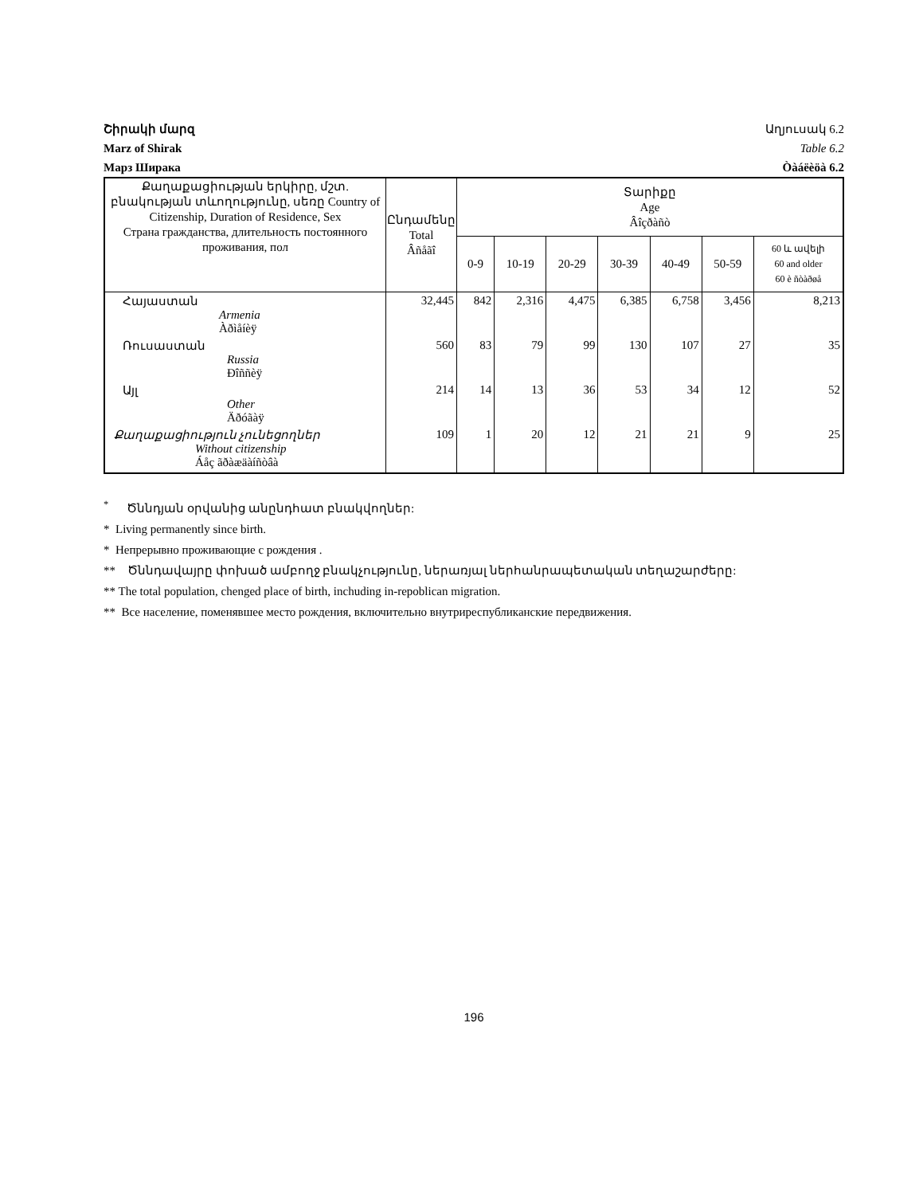Շիրակի մարզ Աղյուսակ 6.2
Marz of Shirak Table 6.2
Марз Ширака Òàáëèöà 6.2
| Քաղաքացիության երկիրը, մշտ. բնակության տևողությունը, սեռը Country of Citizenship, Duration of Residence, Sex Страна гражданства, длительность постоянного проживания, пол | Ընդամենը Total Âñåãî | Տարիքը Age Âîçðàñò | | | | | | |
| --- | --- | --- | --- | --- | --- | --- | --- | --- |
| | | 0-9 | 10-19 | 20-29 | 30-39 | 40-49 | 50-59 | 60 և ավելի 60 and older 60 è ñòàðøå |
| Հայաստան Armenia Àðìåíèÿ | 32,445 | 842 | 2,316 | 4,475 | 6,385 | 6,758 | 3,456 | 8,213 |
| Ռուսաստան Russia Ðîññèÿ | 560 | 83 | 79 | 99 | 130 | 107 | 27 | 35 |
| Այլ Other Äðóãàÿ | 214 | 14 | 13 | 36 | 53 | 34 | 12 | 52 |
| Քաղաքացիություն չունեցողներ Without citizenship Áåç ãðàæäàíñòâà | 109 | 1 | 20 | 12 | 21 | 21 | 9 | 25 |
<sup>*</sup> Ծննդյան օրվանից անընդհատ բնակվողներ:
* Living permanently since birth.
* Непрерывно проживающие с рождения .
** Ծննդավայրը փոխած ամբողջ բնակչությունը, ներառյալ ներհանրապետական տեղաշարժերը:
** The total population, chenged place of birth, inchuding in-repoblican migration.
** Все население, поменявшее место рождения, включительно внутриреспубликанские передвижения.
196